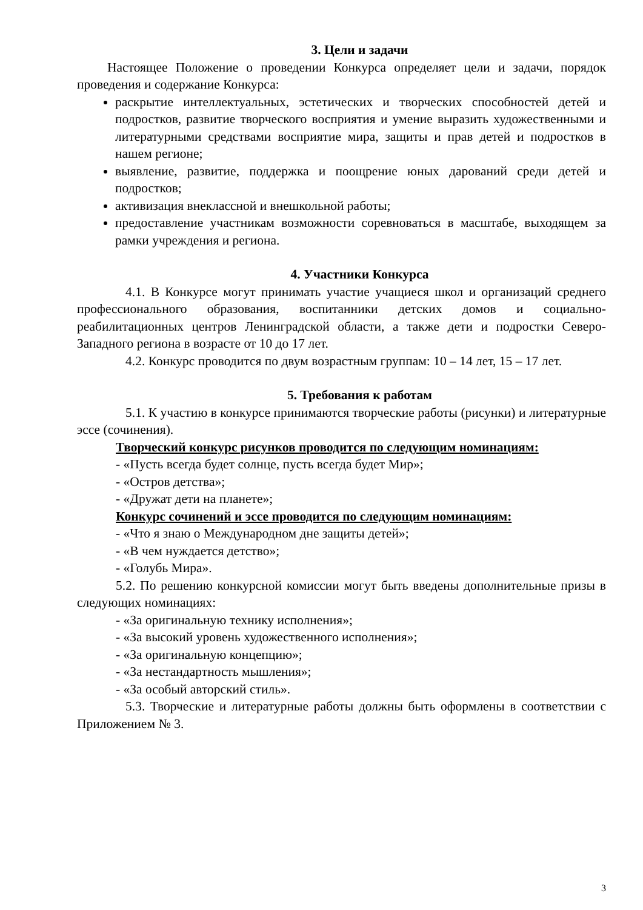3. Цели и задачи
Настоящее Положение о проведении Конкурса определяет цели и задачи, порядок проведения и содержание Конкурса:
раскрытие интеллектуальных, эстетических и творческих способностей детей и подростков, развитие творческого восприятия и умение выразить художественными и литературными средствами восприятие мира, защиты и прав детей и подростков в нашем регионе;
выявление, развитие, поддержка и поощрение юных дарований среди детей и подростков;
активизация внеклассной и внешкольной работы;
предоставление участникам возможности соревноваться в масштабе, выходящем за рамки учреждения и региона.
4. Участники Конкурса
4.1. В Конкурсе могут принимать участие учащиеся школ и организаций среднего профессионального образования, воспитанники детских домов и социально-реабилитационных центров Ленинградской области, а также дети и подростки Северо-Западного региона в возрасте от 10 до 17 лет.
4.2. Конкурс проводится по двум возрастным группам: 10 – 14 лет, 15 – 17 лет.
5. Требования к работам
5.1. К участию в конкурсе принимаются творческие работы (рисунки) и литературные эссе (сочинения).
Творческий конкурс рисунков проводится по следующим номинациям:
- «Пусть всегда будет солнце, пусть всегда будет Мир»;
- «Остров детства»;
- «Дружат дети на планете»;
Конкурс сочинений и эссе проводится по следующим номинациям:
- «Что я знаю о Международном дне защиты детей»;
- «В чем нуждается детство»;
- «Голубь Мира».
5.2. По решению конкурсной комиссии могут быть введены дополнительные призы в следующих номинациях:
- «За оригинальную технику исполнения»;
- «За высокий уровень художественного исполнения»;
- «За оригинальную концепцию»;
- «За нестандартность мышления»;
- «За особый авторский стиль».
5.3. Творческие и литературные работы должны быть оформлены в соответствии с Приложением № 3.
3